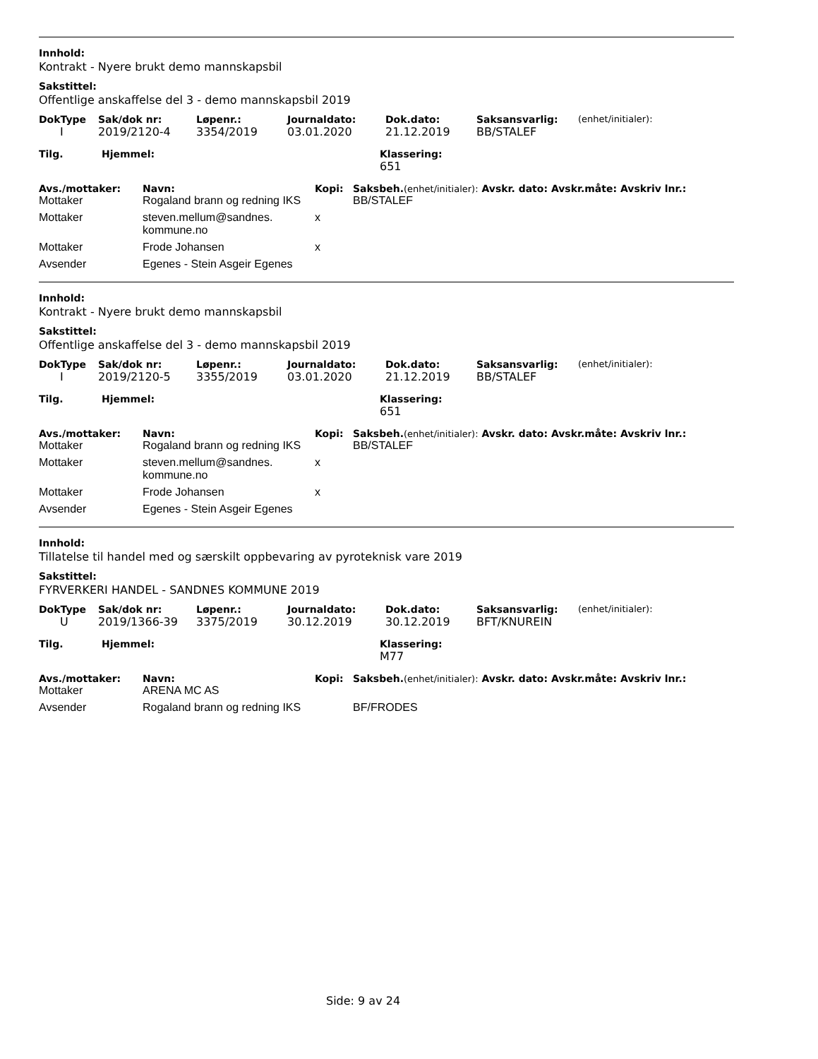Innhold:
Kontrakt - Nyere brukt demo mannskapsbil
Sakstittel:
Offentlige anskaffelse del 3 - demo mannskapsbil 2019
| DokType | Sak/dok nr: | Løpenr.: | Journaldato: | Dok.dato: | Saksansvarlig: | (enhet/initialer): |
| --- | --- | --- | --- | --- | --- | --- |
| I | 2019/2120-4 | 3354/2019 | 03.01.2020 | 21.12.2019 | BB/STALEF | |
| Tilg. | Hjemmel: | Klassering: |
| --- | --- | --- |
| | | 651 |
| Avs./mottaker: | Navn: | Kopi: | Saksbeh. (enhet/initialer): Avskr. dato: Avskr.måte: Avskriv lnr.: |
| --- | --- | --- | --- |
| Mottaker | Rogaland brann og redning IKS | | BB/STALEF |
| Mottaker | steven.mellum@sandnes. kommune.no | x | |
| Mottaker | Frode Johansen | x | |
| Avsender | Egenes - Stein Asgeir Egenes | | |
Innhold:
Kontrakt - Nyere brukt demo mannskapsbil
Sakstittel:
Offentlige anskaffelse del 3 - demo mannskapsbil 2019
| DokType | Sak/dok nr: | Løpenr.: | Journaldato: | Dok.dato: | Saksansvarlig: | (enhet/initialer): |
| --- | --- | --- | --- | --- | --- | --- |
| I | 2019/2120-5 | 3355/2019 | 03.01.2020 | 21.12.2019 | BB/STALEF | |
| Tilg. | Hjemmel: | Klassering: |
| --- | --- | --- |
| | | 651 |
| Avs./mottaker: | Navn: | Kopi: | Saksbeh. (enhet/initialer): Avskr. dato: Avskr.måte: Avskriv lnr.: |
| --- | --- | --- | --- |
| Mottaker | Rogaland brann og redning IKS | | BB/STALEF |
| Mottaker | steven.mellum@sandnes. kommune.no | x | |
| Mottaker | Frode Johansen | x | |
| Avsender | Egenes - Stein Asgeir Egenes | | |
Innhold:
Tillatelse til handel med og særskilt oppbevaring av pyroteknisk vare 2019
Sakstittel:
FYRVERKERI HANDEL - SANDNES KOMMUNE 2019
| DokType | Sak/dok nr: | Løpenr.: | Journaldato: | Dok.dato: | Saksansvarlig: | (enhet/initialer): |
| --- | --- | --- | --- | --- | --- | --- |
| U | 2019/1366-39 | 3375/2019 | 30.12.2019 | 30.12.2019 | BFT/KNUREIN | |
| Tilg. | Hjemmel: | Klassering: |
| --- | --- | --- |
| | | M77 |
| Avs./mottaker: | Navn: | Kopi: | Saksbeh. (enhet/initialer): Avskr. dato: Avskr.måte: Avskriv lnr.: |
| --- | --- | --- | --- |
| Mottaker | ARENA MC AS | | |
| Avsender | Rogaland brann og redning IKS | | BF/FRODES |
Side: 9 av 24